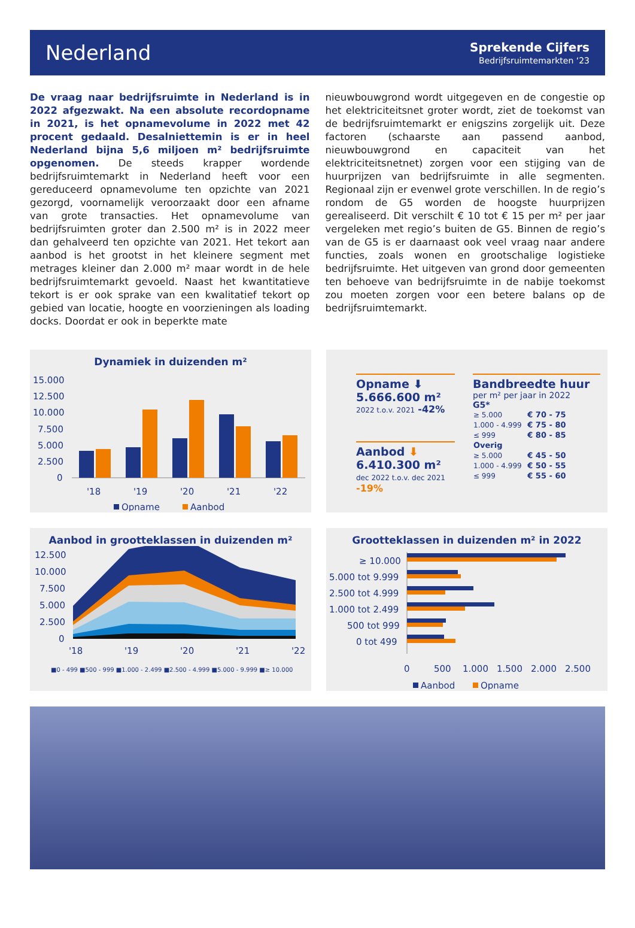Nederland
Sprekende Cijfers
Bedrijfsruimtemarkten ‘23
De vraag naar bedrijfsruimte in Nederland is in 2022 afgezwakt. Na een absolute recordopname in 2021, is het opnamevolume in 2022 met 42 procent gedaald. Desalniettemin is er in heel Nederland bijna 5,6 miljoen m² bedrijfsruimte opgenomen. De steeds krapper wordende bedrijfsruimtemarkt in Nederland heeft voor een gereduceerd opnamevolume ten opzichte van 2021 gezorgd, voornamelijk veroorzaakt door een afname van grote transacties. Het opnamevolume van bedrijfsruimten groter dan 2.500 m² is in 2022 meer dan gehalveerd ten opzichte van 2021. Het tekort aan aanbod is het grootst in het kleinere segment met metrages kleiner dan 2.000 m² maar wordt in de hele bedrijfsruimtemarkt gevoeld. Naast het kwantitatieve tekort is er ook sprake van een kwalitatief tekort op gebied van locatie, hoogte en voorzieningen als loading docks. Doordat er ook in beperkte mate
nieuwbouwgrond wordt uitgegeven en de congestie op het elektriciteitsnet groter wordt, ziet de toekomst van de bedrijfsruimtemarkt er enigszins zorgelijk uit. Deze factoren (schaarste aan passend aanbod, nieuwbouwgrond en capaciteit van het elektriciteitsnetnet) zorgen voor een stijging van de huurprijzen van bedrijfsruimte in alle segmenten. Regionaal zijn er evenwel grote verschillen. In de regio’s rondom de G5 worden de hoogste huurprijzen gerealiseerd. Dit verschilt € 10 tot € 15 per m² per jaar vergeleken met regio’s buiten de G5. Binnen de regio’s van de G5 is er daarnaast ook veel vraag naar andere functies, zoals wonen en grootschalige logistieke bedrijfsruimte. Het uitgeven van grond door gemeenten ten behoeve van bedrijfsruimte in de nabije toekomst zou moeten zorgen voor een betere balans op de bedrijfsruimtemarkt.
Dynamiek in duizenden m²
15.000
12.500
10.000
7.500
5.000
2.500
0
'18
'19
'20
'21
'22
Opname
Aanbod
Opname ⬇
5.666.600 m²
2022 t.o.v. 2021 -42%
Aanbod ⬇
6.410.300 m²
dec 2022 t.o.v. dec 2021 -19%
Bandbreedte huur
per m² per jaar in 2022
G5*
| ≥ 5.000 | € 70 - 75 |
| 1.000 - 4.999 | € 75 - 80 |
| ≤ 999 | € 80 - 85 |
| Overig | |
| ≥ 5.000 | € 45 - 50 |
| 1.000 - 4.999 | € 50 - 55 |
| ≤ 999 | € 55 - 60 |
Aanbod in grootteklassen in duizenden m²
12.500
10.000
7.500
5.000
2.500
0
'18
'19
'20
'21
'22
■0 - 499 ■500 - 999 ■1.000 - 2.499 ■2.500 - 4.999 ■5.000 - 9.999 ■≥ 10.000
Grootteklassen in duizenden m² in 2022
≥ 10.000
5.000 tot 9.999
2.500 tot 4.999
1.000 tot 2.499
500 tot 999
0 tot 499
0
500
1.000
1.500
2.000
2.500
Aanbod
Opname